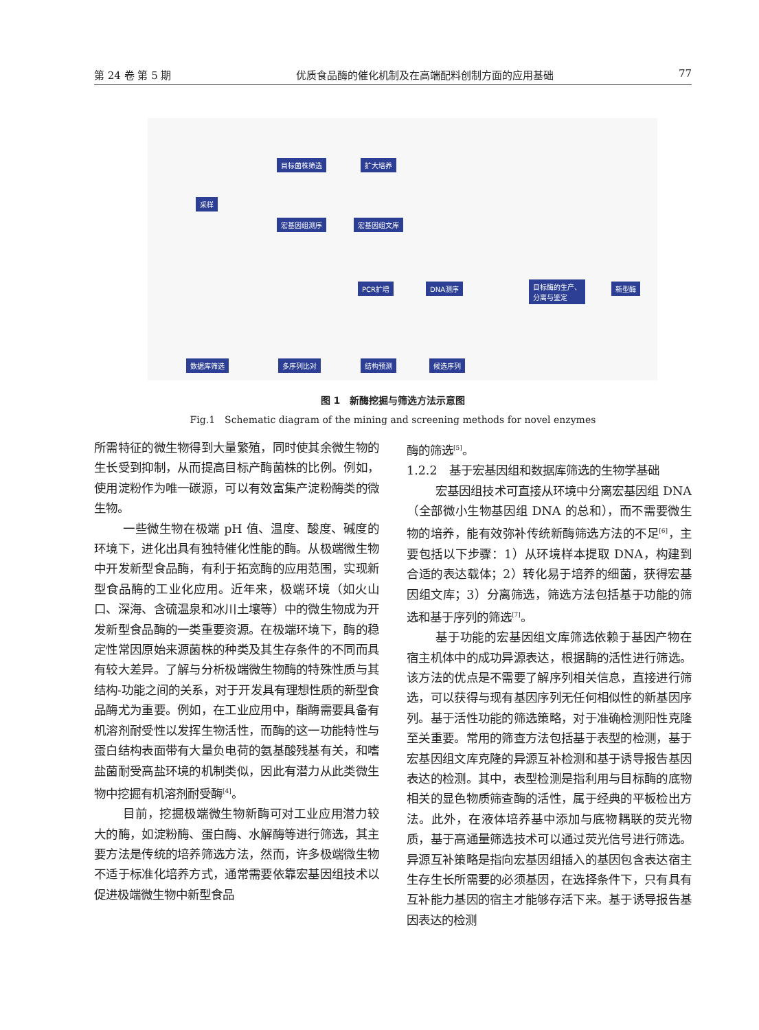第 24 卷 第 5 期 优质食品酶的催化机制及在高端配料创制方面的应用基础 77
采样
目标菌株筛选 扩大培养
宏基因组测序 宏基因组文库
PCR扩增 DNA测序 目标酶的生产、
分离与鉴定
新型酶
数据库筛选 多序列比对 结构预测 候选序列
图 1　新酶挖掘与筛选方法示意图
Fig.1　Schematic diagram of the mining and screening methods for novel enzymes
所需特征的微生物得到大量繁殖，同时使其余微生物的生长受到抑制，从而提高目标产酶菌株的比例。例如，使用淀粉作为唯一碳源，可以有效富集产淀粉酶类的微生物。
一些微生物在极端 pH 值、温度、酸度、碱度的环境下，进化出具有独特催化性能的酶。从极端微生物中开发新型食品酶，有利于拓宽酶的应用范围，实现新型食品酶的工业化应用。近年来，极端环境（如火山口、深海、含硫温泉和冰川土壤等）中的微生物成为开发新型食品酶的一类重要资源。在极端环境下，酶的稳定性常因原始来源菌株的种类及其生存条件的不同而具有较大差异。了解与分析极端微生物酶的特殊性质与其结构-功能之间的关系，对于开发具有理想性质的新型食品酶尤为重要。例如，在工业应用中，酯酶需要具备有机溶剂耐受性以发挥生物活性，而酶的这一功能特性与蛋白结构表面带有大量负电荷的氨基酸残基有关，和嗜盐菌耐受高盐环境的机制类似，因此有潜力从此类微生物中挖掘有机溶剂耐受酶<sup>[4]</sup>。
目前，挖掘极端微生物新酶可对工业应用潜力较大的酶，如淀粉酶、蛋白酶、水解酶等进行筛选，其主要方法是传统的培养筛选方法，然而，许多极端微生物不适于标准化培养方式，通常需要依靠宏基因组技术以促进极端微生物中新型食品
酶的筛选<sup>[5]</sup>。
1.2.2　基于宏基因组和数据库筛选的生物学基础
宏基因组技术可直接从环境中分离宏基因组 DNA（全部微小生物基因组 DNA 的总和），而不需要微生物的培养，能有效弥补传统新酶筛选方法的不足<sup>[6]</sup>，主要包括以下步骤：1）从环境样本提取 DNA，构建到合适的表达载体；2）转化易于培养的细菌，获得宏基因组文库；3）分离筛选，筛选方法包括基于功能的筛选和基于序列的筛选<sup>[7]</sup>。
基于功能的宏基因组文库筛选依赖于基因产物在宿主机体中的成功异源表达，根据酶的活性进行筛选。该方法的优点是不需要了解序列相关信息，直接进行筛选，可以获得与现有基因序列无任何相似性的新基因序列。基于活性功能的筛选策略，对于准确检测阳性克隆至关重要。常用的筛查方法包括基于表型的检测，基于宏基因组文库克隆的异源互补检测和基于诱导报告基因表达的检测。其中，表型检测是指利用与目标酶的底物相关的显色物质筛查酶的活性，属于经典的平板检出方法。此外，在液体培养基中添加与底物耦联的荧光物质，基于高通量筛选技术可以通过荧光信号进行筛选。异源互补策略是指向宏基因组插入的基因包含表达宿主生存生长所需要的必须基因，在选择条件下，只有具有互补能力基因的宿主才能够存活下来。基于诱导报告基因表达的检测